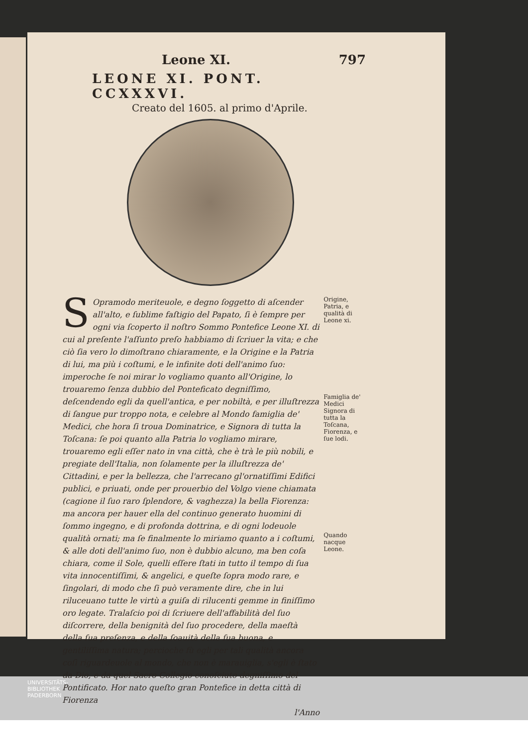Leone XI. 797
LEONE XI. PONT. CCXXXVI.
Creato del 1605. al primo d'Aprile.
SOpramodo meriteuole, e degno ſoggetto di aſcender all'alto, e ſublime faſtigio del Papato, ſi è ſempre per ogni via ſcoperto il noſtro Sommo Pontefice Leone XI. di cui al preſente l'aſſunto preſo habbiamo di ſcriuer la vita; e che ciò ſia vero lo dimoſtrano chiaramente, e la Origine e la Patria di lui, ma più i coſtumi, e le infinite doti dell'animo ſuo: imperoche ſe noi mirar lo vogliamo quanto all'Origine, lo trouaremo ſenza dubbio del Ponteficato degniſſimo, deſcendendo egli da quell'antica, e per nobiltà, e per illuſtrezza di ſangue pur troppo nota, e celebre al Mondo famiglia de' Medici, che hora ſi troua Dominatrice, e Signora di tutta la Toſcana: ſe poi quanto alla Patria lo vogliamo mirare, trouaremo egli eſſer nato in vna città, che è trà le più nobili, e pregiate dell'Italia, non ſolamente per la illuſtrezza de' Cittadini, e per la bellezza, che l'arrecano gl'ornatiſſimi Edifici publici, e priuati, onde per prouerbio del Volgo viene chiamata (cagione il ſuo raro ſplendore, & vaghezza) la bella Fiorenza: ma ancora per hauer ella del continuo generato huomini di ſommo ingegno, e di profonda dottrina, e di ogni lodeuole qualità ornati; ma ſe finalmente lo miriamo quanto a i coſtumi, & alle doti dell'animo ſuo, non è dubbio alcuno, ma ben coſa chiara, come il Sole, quelli eſſere ſtati in tutto il tempo di ſua vita innocentiſſimi, & angelici, e queſte ſopra modo rare, e ſingolari, di modo che ſi può veramente dire, che in lui riluceuano tutte le virtù a guiſa di rilucenti gemme in finiſſimo oro legate. Tralaſcio poi di ſcriuere dell'affabilità del ſuo diſcorrere, della benignità del ſuo procedere, della maeſtà della ſua preſenza, e della ſoauità della ſua buona, e gentiliſſima natura; percioche fù egli per tali qualità ancora coſì riguardeuole al mondo, che non è marauiglia, s'egli è ſtato da Dio, e da quel Sacro Collegio conoſciuto degniſſimo del Pontificato. Hor nato queſto gran Pontefice in detta città di Fiorenza
l'Anno
Origine, Patria, e qualità di Leone xi.
Famiglia de' Medici Signora di tutta la Toſcana, Fiorenza, e ſue lodi.
Quando nacque Leone.
UNIVERSITÄTS-
BIBLIOTHEK
PADERBORN